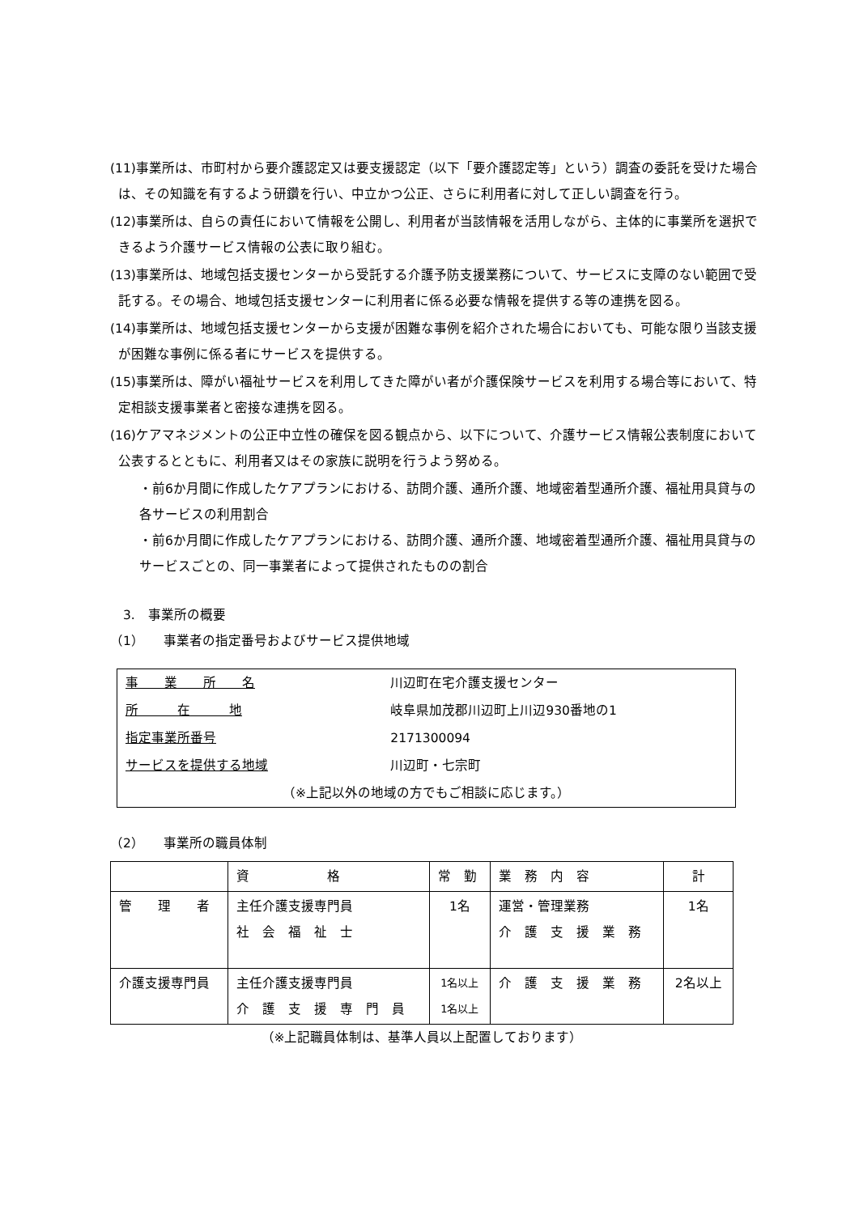(11)事業所は、市町村から要介護認定又は要支援認定（以下「要介護認定等」という）調査の委託を受けた場合は、その知識を有するよう研鑽を行い、中立かつ公正、さらに利用者に対して正しい調査を行う。
(12)事業所は、自らの責任において情報を公開し、利用者が当該情報を活用しながら、主体的に事業所を選択できるよう介護サービス情報の公表に取り組む。
(13)事業所は、地域包括支援センターから受託する介護予防支援業務について、サービスに支障のない範囲で受託する。その場合、地域包括支援センターに利用者に係る必要な情報を提供する等の連携を図る。
(14)事業所は、地域包括支援センターから支援が困難な事例を紹介された場合においても、可能な限り当該支援が困難な事例に係る者にサービスを提供する。
(15)事業所は、障がい福祉サービスを利用してきた障がい者が介護保険サービスを利用する場合等において、特定相談支援事業者と密接な連携を図る。
(16)ケアマネジメントの公正中立性の確保を図る観点から、以下について、介護サービス情報公表制度において公表するとともに、利用者又はその家族に説明を行うよう努める。
・前6か月間に作成したケアプランにおける、訪問介護、通所介護、地域密着型通所介護、福祉用具貸与の各サービスの利用割合
・前6か月間に作成したケアプランにおける、訪問介護、通所介護、地域密着型通所介護、福祉用具貸与のサービスごとの、同一事業者によって提供されたものの割合
　3.　事業所の概要
（1）　　事業者の指定番号およびサービス提供地域
| 事 業 所 名 | 川辺町在宅介護支援センター |
| 所 在 地 | 岐阜県加茂郡川辺町上川辺930番地の1 |
| 指定事業所番号 | 2171300094 |
| サービスを提供する地域 | 川辺町・七宗町 |
| （※上記以外の地域の方でもご相談に応じます。） | |
（2）　　事業所の職員体制
| | 資 格 | 常 勤 | 業 務 内 容 | 計 |
| --- | --- | --- | --- | --- |
| 管 理 者 | 主任介護支援専門員 社 会 福 祉 士 | 1名 | 運営・管理業務 介 護 支 援 業 務 | 1名 |
| 介護支援専門員 | 主任介護支援専門員 介 護 支 援 専 門 員 | 1名以上 1名以上 | 介 護 支 援 業 務 | 2名以上 |
（※上記職員体制は、基準人員以上配置しております）